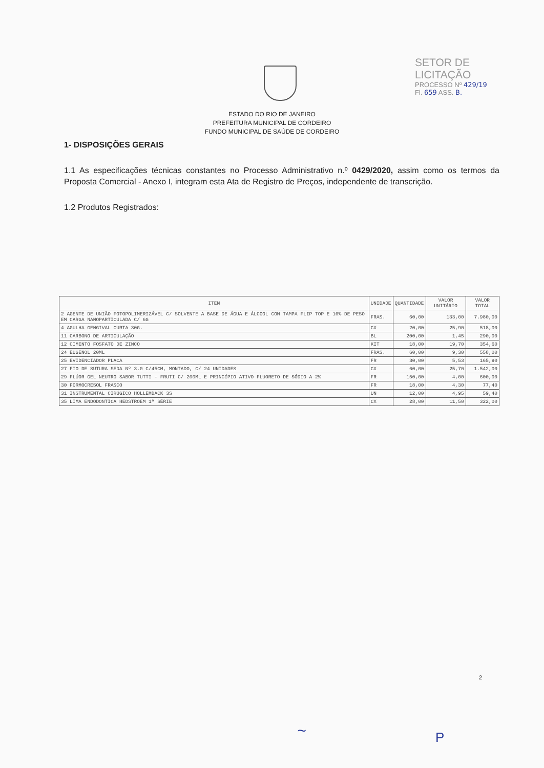SETOR DE LICITAÇÃO
PROCESSO Nº 429/19
Fl. 659 ASS. B.
ESTADO DO RIO DE JANEIRO
PREFEITURA MUNICIPAL DE CORDEIRO
FUNDO MUNICIPAL DE SAÚDE DE CORDEIRO
1- DISPOSIÇÕES GERAIS
1.1 As especificações técnicas constantes no Processo Administrativo n.º 0429/2020, assim como os termos da Proposta Comercial - Anexo I, integram esta Ata de Registro de Preços, independente de transcrição.
1.2 Produtos Registrados:
| ITEM | UNIDADE | QUANTIDADE | VALOR UNITÁRIO | VALOR TOTAL |
| --- | --- | --- | --- | --- |
| 2 AGENTE DE UNIÃO FOTOPOLIMERIZÁVEL C/ SOLVENTE A BASE DE ÁGUA E ÁLCOOL COM TAMPA FLIP TOP E 10% DE PESO EM CARGA NANOPARTICULADA C/ 6G | FRAS. | 60,00 | 133,00 | 7.980,00 |
| 4 AGULHA GENGIVAL CURTA 30G. | CX | 20,00 | 25,90 | 518,00 |
| 11 CARBONO DE ARTICULAÇÃO | BL | 200,00 | 1,45 | 290,00 |
| 12 CIMENTO FOSFATO DE ZINCO | KIT | 18,00 | 19,70 | 354,60 |
| 24 EUGENOL 20ML | FRAS. | 60,00 | 9,30 | 558,00 |
| 25 EVIDENCIADOR PLACA | FR | 30,00 | 5,53 | 165,90 |
| 27 FIO DE SUTURA SEDA Nº 3.0 C/45CM, MONTADO, C/ 24 UNIDADES | CX | 60,00 | 25,70 | 1.542,00 |
| 29 FLÚOR GEL NEUTRO SABOR TUTTI - FRUTI C/ 200ML E PRINCÍPIO ATIVO FLUORETO DE SÓDIO A 2% | FR | 150,00 | 4,00 | 600,00 |
| 30 FORMOCRESOL FRASCO | FR | 18,00 | 4,30 | 77,40 |
| 31 INSTRUMENTAL CIRÚGICO HOLLEMBACK 3S | UN | 12,00 | 4,95 | 59,40 |
| 35 LIMA ENDODONTICA HEDSTROEM 1ª SÉRIE | CX | 28,00 | 11,50 | 322,00 |
2
~ P